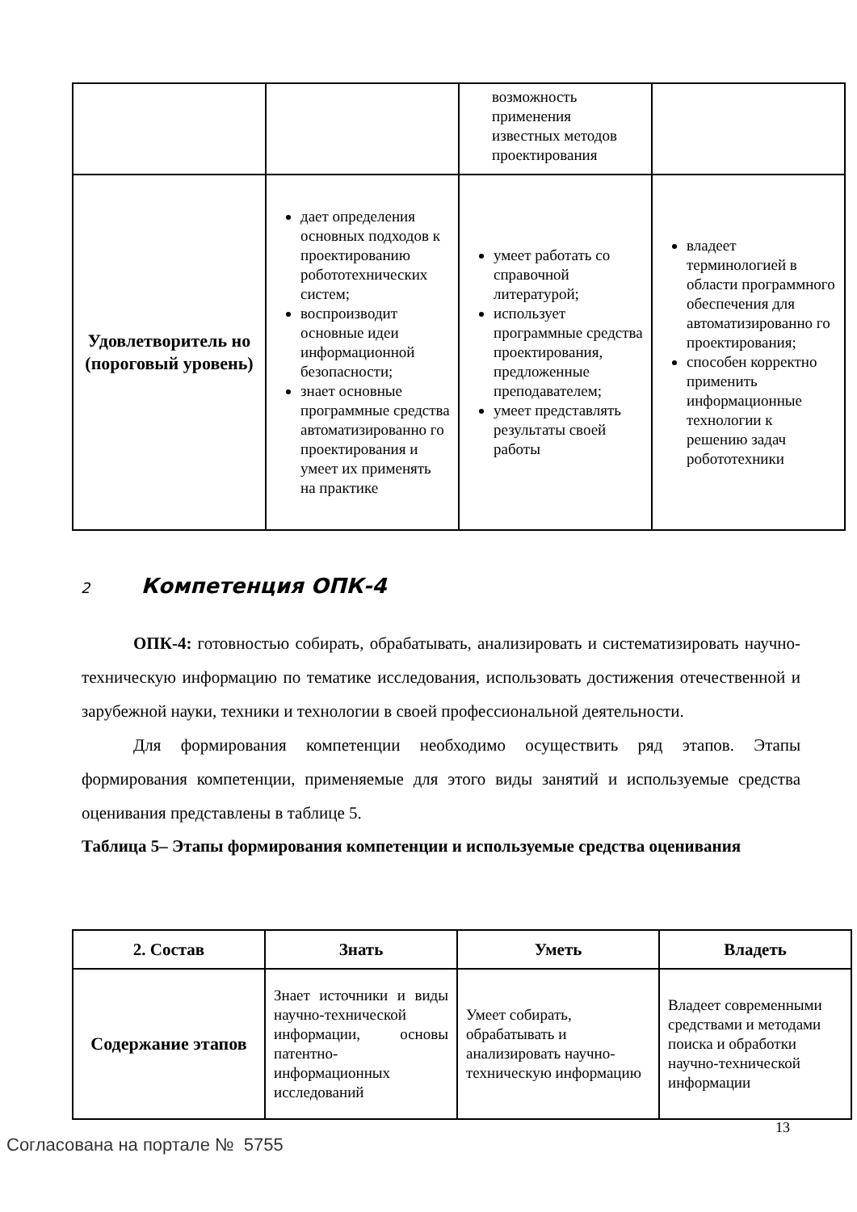| | | возможность применения известных методов проектирования | |
| Удовлетворитель но (пороговый уровень) | дает определения основных подходов к проектированию робототехнических систем; воспроизводит основные идеи информационной безопасности; знает основные программные средства автоматизированно го проектирования и умеет их применять на практике | умеет работать со справочной литературой; использует программные средства проектирования, предложенные преподавателем; умеет представлять результаты своей работы | владеет терминологией в области программного обеспечения для автоматизированно го проектирования; способен корректно применить информационные технологии к решению задач робототехники |
2 Компетенция ОПК-4
ОПК-4: готовностью собирать, обрабатывать, анализировать и систематизировать научно-техническую информацию по тематике исследования, использовать достижения отечественной и зарубежной науки, техники и технологии в своей профессиональной деятельности.
Для формирования компетенции необходимо осуществить ряд этапов. Этапы формирования компетенции, применяемые для этого виды занятий и используемые средства оценивания представлены в таблице 5.
Таблица 5– Этапы формирования компетенции и используемые средства оценивания
| 2. Состав | Знать | Уметь | Владеть |
| --- | --- | --- | --- |
| Содержание этапов | Знает источники и виды научно-технической информации, основы патентно-информационных исследований | Умеет собирать, обрабатывать и анализировать научно-техническую информацию | Владеет современными средствами и методами поиска и обработки научно-технической информации |
13
Согласована на портале № 5755